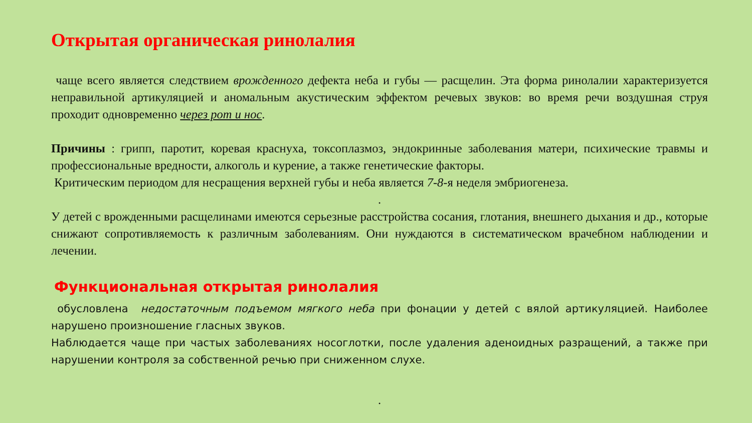Открытая органическая ринолалия
чаще всего является следствием врожденного дефекта неба и губы — расщелин. Эта форма ринолалии характеризуется неправильной артикуляцией и аномальным акустическим эффектом речевых звуков: во время речи воздушная струя проходит одновременно через рот и нос.
Причины : грипп, паротит, коревая краснуха, токсоплазмоз, эндокринные заболевания матери, психические травмы и профессиональные вредности, алкоголь и курение, а также генетические факторы.
Критическим периодом для несращения верхней губы и неба является 7-8-я неделя эмбриогенеза.
.
У детей с врожденными расщелинами имеются серьезные расстройства сосания, глотания, внешнего дыхания и др., которые снижают сопротивляемость к различным заболеваниям. Они нуждаются в систематическом врачебном наблюдении и лечении.
Функциональная открытая ринолалия
обусловлена недостаточным подъемом мягкого неба при фонации у детей с вялой артикуляцией. Наиболее нарушено произношение гласных звуков.
Наблюдается чаще при частых заболеваниях носоглотки, после удаления аденоидных разращений, а также при нарушении контроля за собственной речью при сниженном слухе.
.